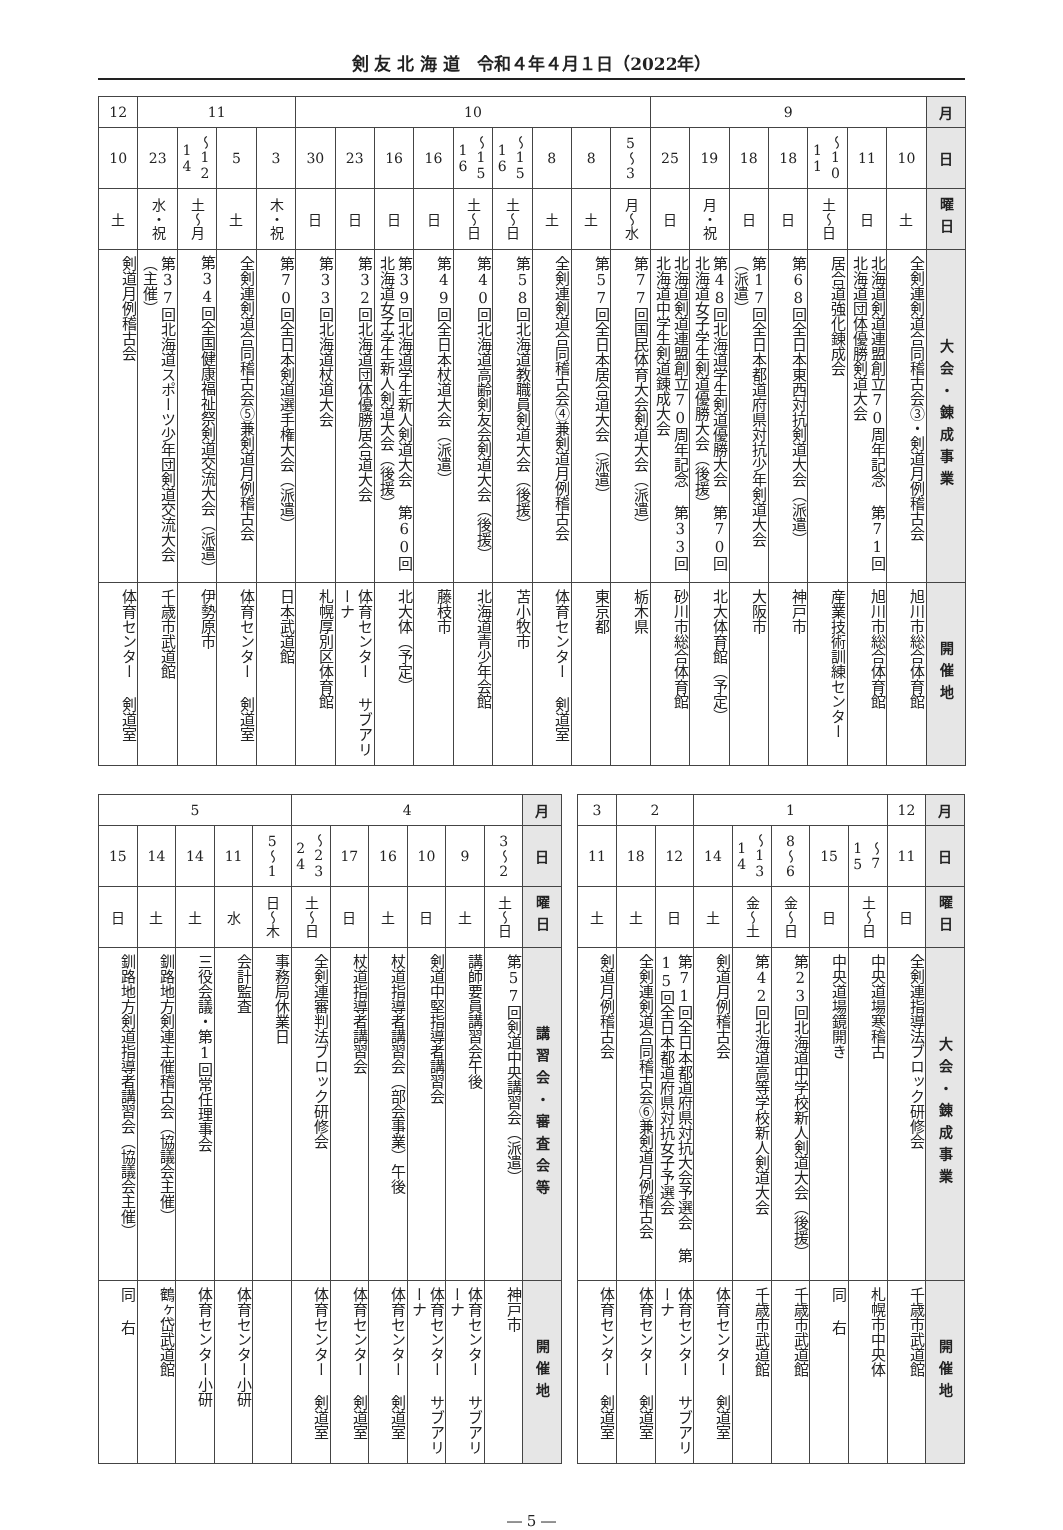剣 友 北 海 道　令和４年４月１日（2022年）
| 月 | 9 | | | | | | | 10 | | | | | | | | | 11 | | | | 12 |
| 日 | 10 | 11 | 10～11 | 18 | 18 | 19 | 25 | 3～5 | 8 | 8 | 15～16 | 15～16 | 16 | 16 | 23 | 30 | 3 | 5 | 12～14 | 23 | 10 |
| 曜日 | 土 | 日 | 土～日 | 日 | 日 | 月・祝 | 日 | 月～水 | 土 | 土 | 土～日 | 土～日 | 日 | 日 | 日 | 日 | 木・祝 | 土 | 土～月 | 水・祝 | 土 |
| 大会・錬成事業 | 全剣連剣道合同稽古会③・剣道月例稽古会 | 北海道剣道連盟創立70周年記念 第71回北海道団体優勝剣道大会 | 居合道強化錬成会 | 第68回全日本東西対抗剣道大会（派遣） | 第17回全日本都道府県対抗少年剣道大会（派遣） | 第48回北海道学生剣道優勝大会 第70回北海道女子学生剣道優勝大会（後援） | 北海道剣道連盟創立70周年記念 第33回北海道中学生剣道錬成大会 | 第77回国民体育大会剣道大会（派遣） | 第57回全日本居合道大会（派遣） | 全剣連剣道合同稽古会④兼剣道月例稽古会 | 第58回北海道教職員剣道大会（後援） | 第40回北海道高齢剣友会剣道大会（後援） | 第49回全日本杖道大会（派遣） | 第39回北海道学生新人剣道大会 第60回北海道女子学生新人剣道大会（後援） | 第32回北海道団体優勝居合道大会 | 第33回北海道杖道大会 | 第70回全日本剣道選手権大会（派遣） | 全剣連剣道合同稽古会⑤兼剣道月例稽古会 | 第34回全国健康福祉祭剣道交流大会（派遣） | 第37回北海道スポーツ少年団剣道交流大会（主催） | 剣道月例稽古会 |
| 開催地 | 旭川市総合体育館 | 旭川市総合体育館 | 産業技術訓練センター | 神戸市 | 大阪市 | 北大体育館（予定） | 砂川市総合体育館 | 栃木県 | 東京都 | 体育センター 剣道室 | 苫小牧市 | 北海道青少年会館 | 藤枝市 | 北大体（予定） | 体育センター サブアリーナ | 札幌厚別区体育館 | 日本武道館 | 体育センター 剣道室 | 伊勢原市 | 千歳市武道館 | 体育センター 剣道室 |
| 月 | 12 | 1 | | | | | 2 | | 3 |
| 日 | 11 | 7～15 | 15 | 6～8 | 13～14 | 14 | 12 | 18 | 11 |
| 曜日 | 日 | 土～日 | 日 | 金～日 | 金～土 | 土 | 日 | 土 | 土 |
| 大会・錬成事業 | 全剣連指導法ブロック研修会 | 中央道場寒稽古 | 中央道場鏡開き | 第23回北海道中学校新人剣道大会（後援） | 第42回北海道高等学校新人剣道大会 | 剣道月例稽古会 | 第71回全日本都道府県対抗大会予選会 第15回全日本都道府県対抗女子予選会 | 全剣連剣道合同稽古会⑥兼剣道月例稽古会 | 剣道月例稽古会 |
| 開催地 | 千歳市武道館 | 札幌市中央体 | 同 右 | 千歳市武道館 | 千歳市武道館 | 体育センター 剣道室 | 体育センター サブアリーナ | 体育センター 剣道室 | 体育センター 剣道室 |
| 月 | 4 | | | | | | 5 | | | | |
| 日 | 2～3 | 9 | 10 | 16 | 17 | 23～24 | 1～5 | 11 | 14 | 14 | 15 |
| 曜日 | 土～日 | 土 | 日 | 土 | 日 | 土～日 | 日～木 | 水 | 土 | 土 | 日 |
| 講習会・審査会等 | 第57回剣道中央講習会（派遣） | 講師要員講習会午後 | 剣道中堅指導者講習会 | 杖道指導者講習会（部会事業）午後 | 杖道指導者講習会 | 全剣連審判法ブロック研修会 | 事務局休業日 | 会計監査 | 三役会議・第1回常任理事会 | 釧路地方剣連主催稽古会（協議会主催） | 釧路地方剣道指導者講習会（協議会主催） |
| 開催地 | 神戸市 | 体育センター サブアリーナ | 体育センター サブアリーナ | 体育センター 剣道室 | 体育センター 剣道室 | 体育センター 剣道室 | | 体育センター小研 | 体育センター小研 | 鶴ヶ岱武道館 | 同 右 |
― 5 ―